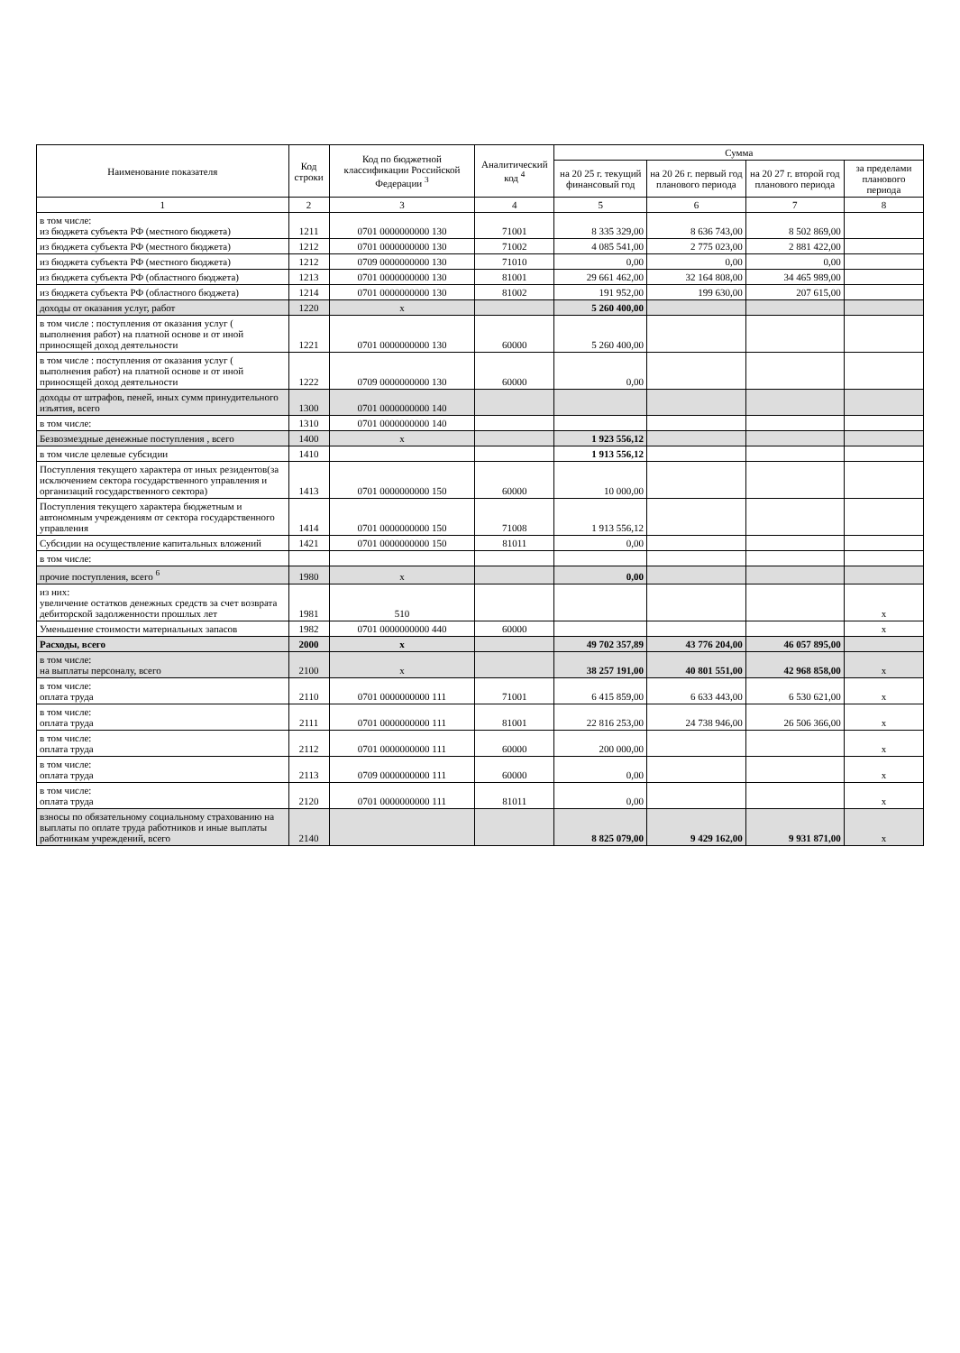| Наименование показателя | Код строки | Код по бюджетной классификации Российской Федерации <sup>3</sup> | Аналитический код <sup>4</sup> | Сумма | | | |
| --- | --- | --- | --- | --- | --- | --- | --- |
| | | | | на 20 25 г. текущий финансовый год | на 20 26 г. первый год планового периода | на 20 27 г. второй год планового периода | за пределами планового периода |
| 1 | 2 | 3 | 4 | 5 | 6 | 7 | 8 |
| в том числе: из бюджета субъекта РФ (местного бюджета) | 1211 | 0701 0000000000 130 | 71001 | 8 335 329,00 | 8 636 743,00 | 8 502 869,00 | |
| из бюджета субъекта РФ (местного бюджета) | 1212 | 0701 0000000000 130 | 71002 | 4 085 541,00 | 2 775 023,00 | 2 881 422,00 | |
| из бюджета субъекта РФ (местного бюджета) | 1212 | 0709 0000000000 130 | 71010 | 0,00 | 0,00 | 0,00 | |
| из бюджета субъекта РФ (областного бюджета) | 1213 | 0701 0000000000 130 | 81001 | 29 661 462,00 | 32 164 808,00 | 34 465 989,00 | |
| из бюджета субъекта РФ (областного бюджета) | 1214 | 0701 0000000000 130 | 81002 | 191 952,00 | 199 630,00 | 207 615,00 | |
| доходы от оказания услуг, работ | 1220 | x | | 5 260 400,00 | | | |
| в том числе : поступления от оказания услуг ( выполнения работ) на платной основе и от иной приносящей доход деятельности | 1221 | 0701 0000000000 130 | 60000 | 5 260 400,00 | | | |
| в том числе : поступления от оказания услуг ( выполнения работ) на платной основе и от иной приносящей доход деятельности | 1222 | 0709 0000000000 130 | 60000 | 0,00 | | | |
| доходы от штрафов, пеней, иных сумм принудительного изъятия, всего | 1300 | 0701 0000000000 140 | | | | | |
| в том числе: | 1310 | 0701 0000000000 140 | | | | | |
| Безвозмездные денежные поступления , всего | 1400 | x | | 1 923 556,12 | | | |
| в том числе целевые субсидии | 1410 | | | 1 913 556,12 | | | |
| Поступления текущего характера от иных резидентов(за исключением сектора государственного управления и организаций государственного сектора) | 1413 | 0701 0000000000 150 | 60000 | 10 000,00 | | | |
| Поступления текущего характера бюджетным и автономным учреждениям от сектора государственного управления | 1414 | 0701 0000000000 150 | 71008 | 1 913 556,12 | | | |
| Субсидии на осуществление капитальных вложений | 1421 | 0701 0000000000 150 | 81011 | 0,00 | | | |
| в том числе: | | | | | | | |
| прочие поступления, всего <sup>6</sup> | 1980 | x | | 0,00 | | | |
| из них: увеличение остатков денежных средств за счет возврата дебиторской задолженности прошлых лет | 1981 | 510 | | | | | x |
| Уменьшение стоимости материальных запасов | 1982 | 0701 0000000000 440 | 60000 | | | | x |
| Расходы, всего | 2000 | x | | 49 702 357,89 | 43 776 204,00 | 46 057 895,00 | |
| в том числе: на выплаты персоналу, всего | 2100 | x | | 38 257 191,00 | 40 801 551,00 | 42 968 858,00 | x |
| в том числе: оплата труда | 2110 | 0701 0000000000 111 | 71001 | 6 415 859,00 | 6 633 443,00 | 6 530 621,00 | x |
| в том числе: оплата труда | 2111 | 0701 0000000000 111 | 81001 | 22 816 253,00 | 24 738 946,00 | 26 506 366,00 | x |
| в том числе: оплата труда | 2112 | 0701 0000000000 111 | 60000 | 200 000,00 | | | x |
| в том числе: оплата труда | 2113 | 0709 0000000000 111 | 60000 | 0,00 | | | x |
| в том числе: оплата труда | 2120 | 0701 0000000000 111 | 81011 | 0,00 | | | x |
| взносы по обязательному социальному страхованию на выплаты по оплате труда работников и иные выплаты работникам учреждений, всего | 2140 | | | 8 825 079,00 | 9 429 162,00 | 9 931 871,00 | x |